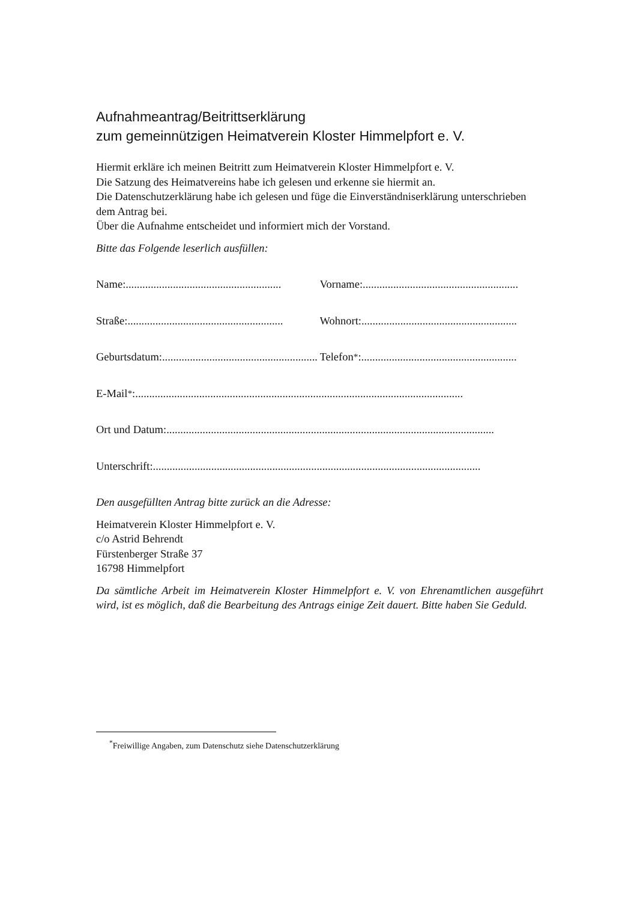Aufnahmeantrag/Beitrittserklärung
zum gemeinnützigen Heimatverein Kloster Himmelpfort e. V.
Hiermit erkläre ich meinen Beitritt zum Heimatverein Kloster Himmelpfort e. V.
Die Satzung des Heimatvereins habe ich gelesen und erkenne sie hiermit an.
Die Datenschutzerklärung habe ich gelesen und füge die Einverständniserklärung unterschrieben dem Antrag bei.
Über die Aufnahme entscheidet und informiert mich der Vorstand.
Bitte das Folgende leserlich ausfüllen:
Name:........................................................
Vorname: ........................................................
Straße:........................................................
Wohnort:........................................................
Geburtsdatum:........................................................
Telefon<sup>*</sup>:........................................................
E-Mail<sup>*</sup>:......................................................................................................................
Ort und Datum:......................................................................................................................
Unterschrift:......................................................................................................................
Den ausgefüllten Antrag bitte zurück an die Adresse:
Heimatverein Kloster Himmelpfort e. V.
c/o Astrid Behrendt
Fürstenberger Straße 37
16798 Himmelpfort
Da sämtliche Arbeit im Heimatverein Kloster Himmelpfort e. V. von Ehrenamtlichen ausgeführt wird, ist es möglich, daß die Bearbeitung des Antrags einige Zeit dauert. Bitte haben Sie Geduld.
<sup>*</sup> Freiwillige Angaben, zum Datenschutz siehe Datenschutzerklärung